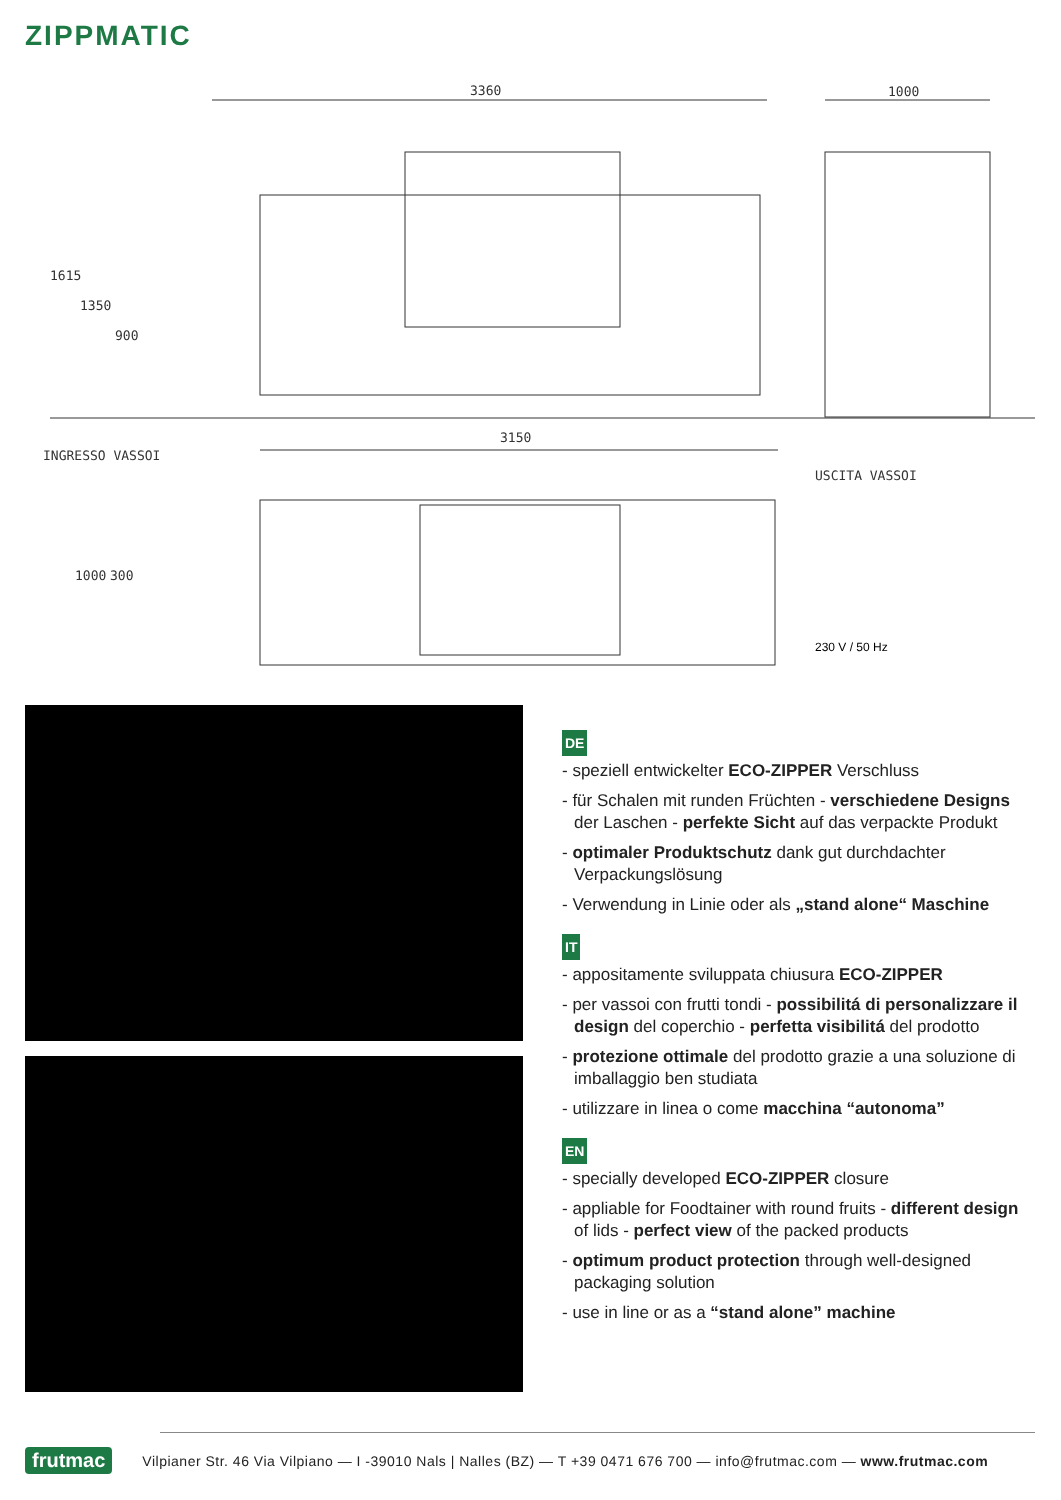ZIPPMATIC
3360
1000
3150
INGRESSO VASSOI
USCITA VASSOI
1615
1350
900
1000
300
230 V / 50 Hz
DE
- speziell entwickelter ECO-ZIPPER Verschluss
- für Schalen mit runden Früchten - verschiedene Designs der Laschen - perfekte Sicht auf das verpackte Produkt
- optimaler Produktschutz dank gut durchdachter Verpackungslösung
- Verwendung in Linie oder als „stand alone“ Maschine
IT
- appositamente sviluppata chiusura ECO-ZIPPER
- per vassoi con frutti tondi - possibilitá di personalizzare il design del coperchio - perfetta visibilitá del prodotto
- protezione ottimale del prodotto grazie a una soluzione di imballaggio ben studiata
- utilizzare in linea o come macchina “autonoma”
EN
- specially developed ECO-ZIPPER closure
- appliable for Foodtainer with round fruits - different design of lids - perfect view of the packed products
- optimum product protection through well-designed packaging solution
- use in line or as a “stand alone” machine
frutmac Vilpianer Str. 46 Via Vilpiano — I -39010 Nals | Nalles (BZ) — T +39 0471 676 700 — info@frutmac.com — www.frutmac.com